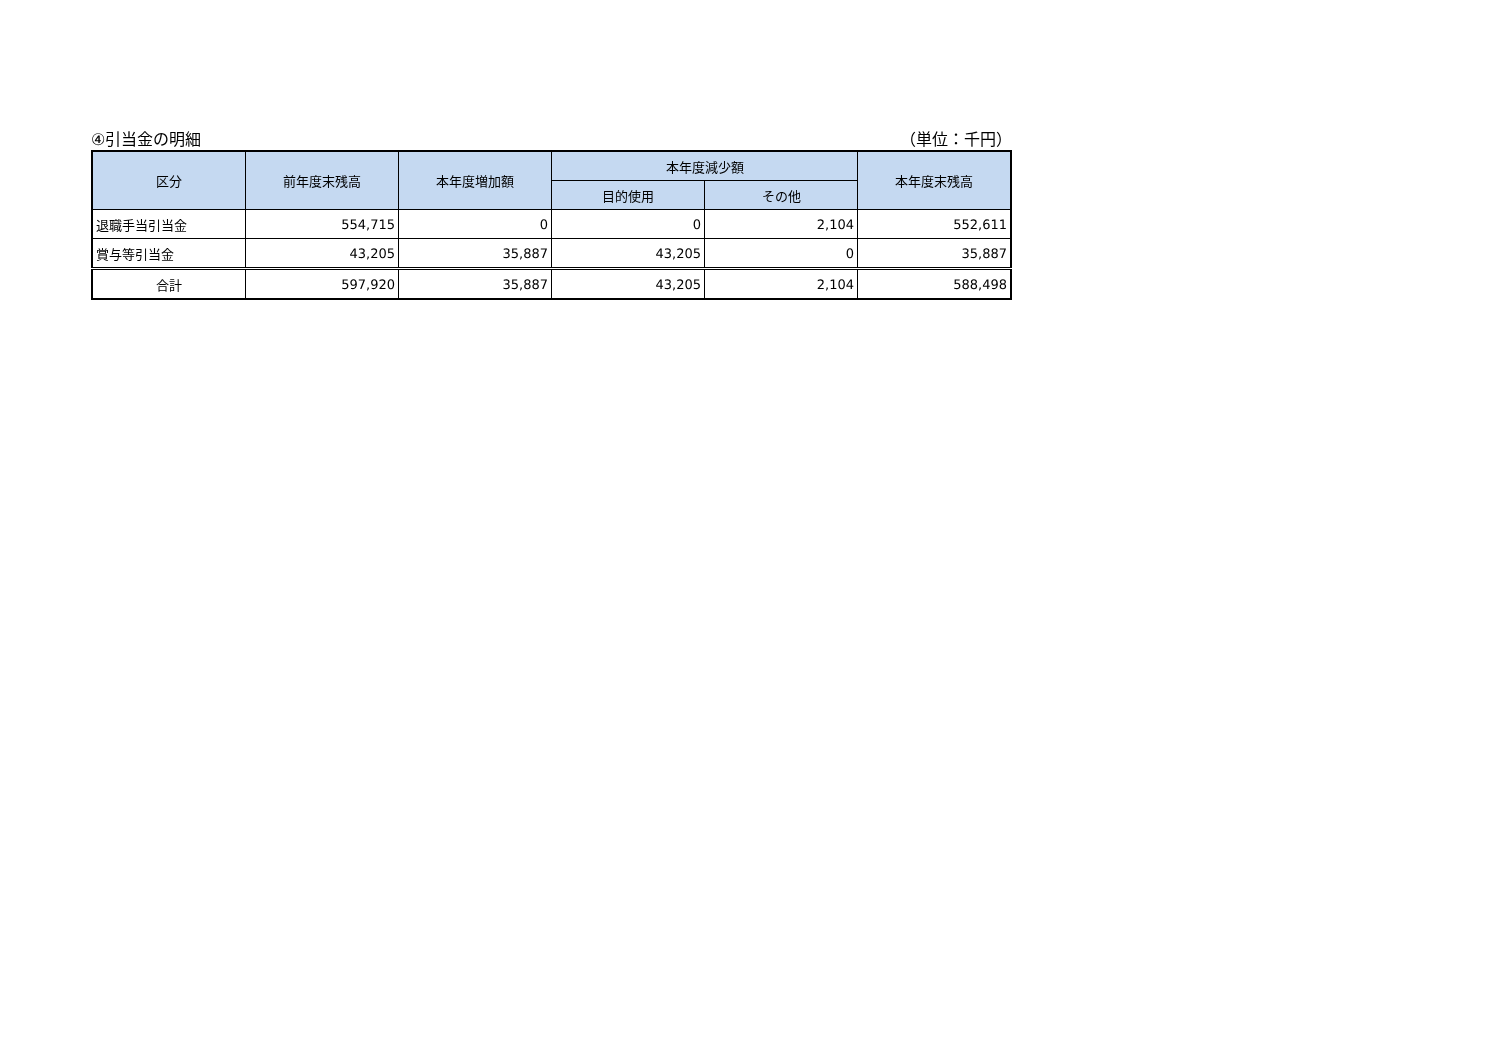④引当金の明細 （単位：千円）
| 区分 | 前年度末残高 | 本年度増加額 | 本年度減少額 | | 本年度末残高 |
| --- | --- | --- | --- | --- | --- |
| | | | 目的使用 | その他 | |
| 退職手当引当金 | 554,715 | 0 | 0 | 2,104 | 552,611 |
| 賞与等引当金 | 43,205 | 35,887 | 43,205 | 0 | 35,887 |
| 合計 | 597,920 | 35,887 | 43,205 | 2,104 | 588,498 |